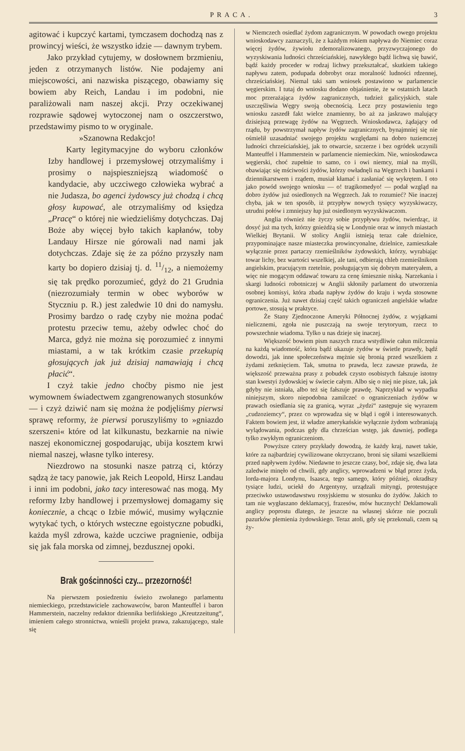PRACA. 3
agitować i kupczyć kartami, tymczasem dochodzą nas z prowincyj wieści, że wszystko idzie — dawnym trybem.
Jako przykład cytujemy, w dosłownem brzmieniu, jeden z otrzymanych listów. Nie podajemy ani miejscowości, ani nazwiska piszącego, obawiamy się bowiem aby Reich, Landau i im podobni, nie paraliżowali nam naszej akcji. Przy oczekiwanej rozprawie sądowej wytoczonej nam o oszczerstwo, przedstawimy pismo to w oryginale.
»Szanowna Redakcjo!
Karty legitymacyjne do wyboru członków Izby handlowej i przemysłowej otrzymaliśmy i prosimy o najspieszniejszą wiadomość o kandydacie, aby uczciwego człowieka wybrać a nie Judasza, bo agenci żydowscy już chodzą i chcą głosy kupować, ale otrzymaliśmy od księdza „Pracę“ o której nie wiedzieliśmy dotychczas. Daj Boże aby więcej było takich kapłanów, toby Landauy Hirsze nie górowali nad nami jak dotychczas. Zdaje się że za późno przyszły nam karty bo dopiero dzisiaj tj. d. 11/12, a niemożemy się tak prędko porozumieć, gdyż do 21 Grudnia (niezrozumiały termin w obec wyborów w Styczniu p. R.) jest zaledwie 10 dni do namysłu. Prosimy bardzo o radę czyby nie można podać protestu przeciw temu, ażeby odwlec choć do Marca, gdyż nie można się porozumieć z innymi miastami, a w tak krótkim czasie przekupią głosujących jak już dzisiaj namawiają i chcą płacić“.
I czyż takie jedno choćby pismo nie jest wymownem świadectwem zgangrenowanych stosunków — i czyż dziwić nam się można że podjęliśmy pierwsi sprawę reformy, że pierwsi poruszyliśmy to »gniazdo szerszeni« które od lat kilkunastu, bezkarnie na niwie naszej ekonomicznej gospodarując, ubija kosztem krwi niemal naszej, własne tylko interesy.
Niezdrowo na stosunki nasze patrzą ci, którzy sądzą że tacy panowie, jak Reich Leopold, Hirsz Landau i inni im podobni, jako tacy interesować nas mogą. My reformy Izby handlowej i przemysłowej domagamy się koniecznie, a chcąc o Izbie mówić, musimy wyłącznie wytykać tych, o których wsteczne egoistyczne pobudki, każda myśl zdrowa, każde uczciwe pragnienie, odbija się jak fala morska od zimnej, bezdusznej opoki.
Brak gościnności czy... przezorność!
Na pierwszem posiedzeniu świeżo zwołanego parlamentu niemieckiego, przedstawiciele zachowawców, baron Manteuffel i baron Hammerstein, naczelny redaktor dziennika berlińskiego „Kreutzzeitung“, imieniem całego stronnictwa, wnieśli projekt prawa, zakazującego, stale się
w Niemczech osiedlać żydom zagranicznym. W powodach owego projektu wnioskodawcy zaznaczyli, że z każdym rokiem napływa do Niemiec coraz więcej żydów, żywiołu zdemoralizowanego, przyzwyczajonego do wyzyskiwania ludności chrześciańskiej, nawykłego bądź lichwą się bawić, bądź każdy proceder w rodzaj lichwy przekształcać, skutkiem takiego napływu zatem, podupada dobrobyt oraz moralność ludności rdzennej, chrześciańskiej. Niemal taki sam wniosek postawiono w parlamencie węgierskim. I tutaj do wniosku dodano objaśnienie, że w ostatnich latach moc przerażająca żydów zagranicznych, tudzież galicyjskich, stale uszczęśliwia Węgry swoją obecnością. Lecz przy postawieniu tego wniosku zaszedł fakt wielce znamienny, bo aż za jaskrawo malujący dzisiejszą przewagę żydów na Węgrzech. Wnioskodawca, żądający od rządu, by powstrzymał napływ żydów zagranicznych, bynajmniej się nie ośmielił uzasadniać swojego projektu względami na dobro tuziemczej ludności chrześciańskiej, jak to otwarcie, szczerze i bez ogródek uczynili Manteuffel i Hammerstein w parlamencie niemieckim. Nie, wnioskodawca węgierski, choć zupełnie to samo, co i owi niemcy, miał na myśli, obawiając się mściwości żydów, którzy owładnęli na Węgrzech i bankami i dziennikarstwem i rządem, musiał kłamać i zasłaniać się wykrętem. I oto jako powód swojego wniosku — o! tragikomedyo! — podał wzgląd na dobro żydów już osiedlonych na Węgrzech. Jak to rozumieć? Nie inaczej chyba, jak w ten sposób, iż przypływ nowych tysięcy wyzyskiwaczy, utrudni połów i zmniejszy łup już osiedlonym wyzyskiwaczom.
Anglia również nie życzy sobie przypływu żydów, twierdząc, iż dosyć już ma tych, którzy gnieżdżą się w Londynie oraz w innych miastach Wielkiej Brytanii. W stolicy Anglii istnieją teraz całe dzielnice, przypominające nasze miasteczka prowincyonalne, dzielnice, zamieszkałe wyłącznie przez partaczy rzemieślników żydowskich, którzy, wyrabiając towar lichy, bez wartości wszelkiej, ale tani, odbierają chleb rzemieślnikom angielskim, pracującym rzetelnie, posługującym się dobrym materyałem, a więc nie mogącym oddawać towaru za cenę śmiesznie niską. Narzekania i skargi ludności robotniczej w Anglii skłoniły parlament do utworzenia osobnej komisyi, która zbada napływ żydów do kraju i wyda stosowne ograniczenia. Już nawet dzisiaj część takich ograniczeń angielskie władze portowe, stosują w praktyce.
Że Stany Zjednoczone Ameryki Północnej żydów, z wyjątkami nielicznemi, zgoła nie puszczają na swoje terytoryum, rzecz to powszechnie wiadoma. Tylko u nas dzieje się inaczej.
Większość bowiem pism naszych rzuca wstydliwie całun milczenia na każdą wiadomość, która bądź ukazuje żydów w świetle prawdy, bądź dowodzi, jak inne społeczeństwa mężnie się bronią przed wszelkiem z żydami zetknięciem. Tak, smutna to prawda, lecz zawsze prawda, że większość przeważna prasy z pobudek czysto osobistych fałszuje istotny stan kwestyi żydowskiej w świecie całym. Albo się o niej nie pisze, tak, jak gdyby nie istniała, albo też się fałszuje prawdę. Naprzykład w wypadku niniejszym, skoro niepodobna zamilczeć o ograniczeniach żydów w prawach osiedlania się za granicą, wyraz „żydzi“ zastępuje się wyrazem „cudzoziemcy“, przez co wprowadza się w błąd i ogół i interesowanych. Faktem bowiem jest, iż władze amerykańskie wyłącznie żydom wzbraniają wylądowania, podczas gdy dla chrześcian wstęp, jak dawniej, podlega tylko zwykłym ograniczeniom.
Powyższe cztery przykłady dowodzą, że każdy kraj, nawet takie, które za najbardziej cywilizowane okrzyczano, broni się siłami wszelkiemi przed napływem żydów. Niedawne to jeszcze czasy, boć, zdaje się, dwa lata zaledwie minęło od chwili, gdy anglicy, wprowadzeni w błąd przez żyda, lorda-majora Londynu, Isaasca, tego samego, który później, okradłszy tysiące ludzi, uciekł do Argentyny, urządzali mityngi, protestujące przeciwko ustawodawstwu rosyjskiemu w stosunku do żydów. Jakich to tam nie wygłaszano deklamacyj, frazesów, mów hucznych! Deklamowali anglicy poprostu dlatego, że jeszcze na własnej skórze nie poczuli pazurków plemienia żydowskiego. Teraz atoli, gdy się przekonali, czem są ży-